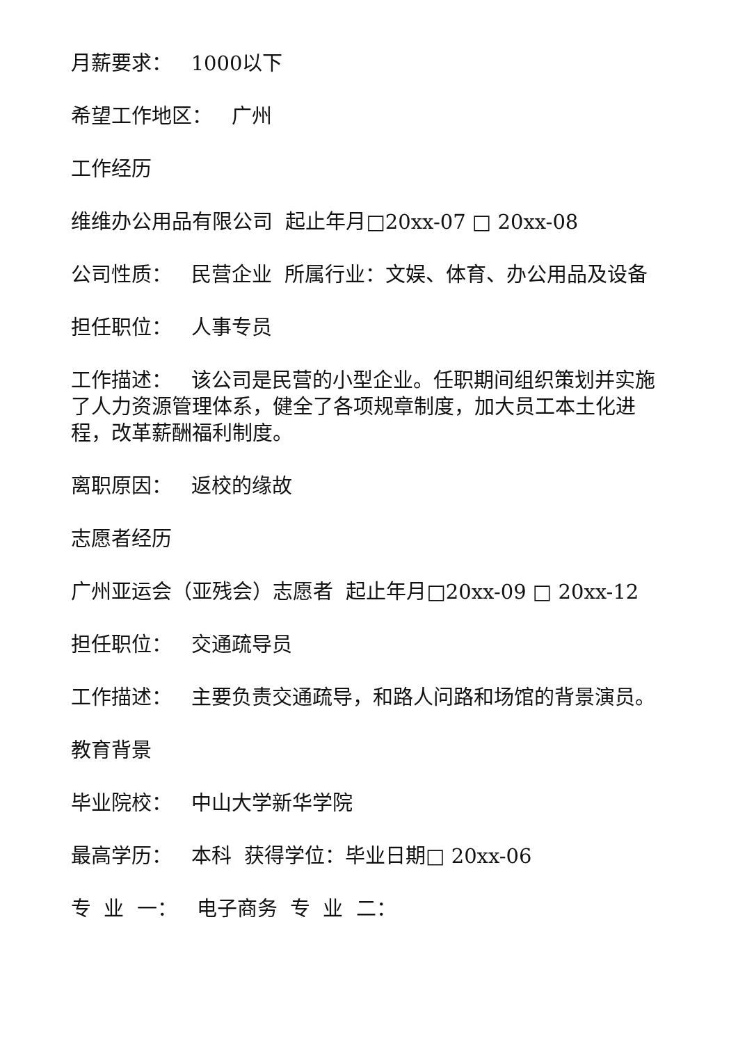月薪要求： 1000以下
希望工作地区： 广州
工作经历
维维办公用品有限公司 起止年月□20xx-07 □ 20xx-08
公司性质： 民营企业 所属行业：文娱、体育、办公用品及设备
担任职位： 人事专员
工作描述： 该公司是民营的小型企业。任职期间组织策划并实施了人力资源管理体系，健全了各项规章制度，加大员工本土化进程，改革薪酬福利制度。
离职原因： 返校的缘故
志愿者经历
广州亚运会（亚残会）志愿者 起止年月□20xx-09 □ 20xx-12
担任职位： 交通疏导员
工作描述： 主要负责交通疏导，和路人问路和场馆的背景演员。
教育背景
毕业院校： 中山大学新华学院
最高学历： 本科 获得学位：毕业日期□ 20xx-06
专 业 一： 电子商务 专 业 二：